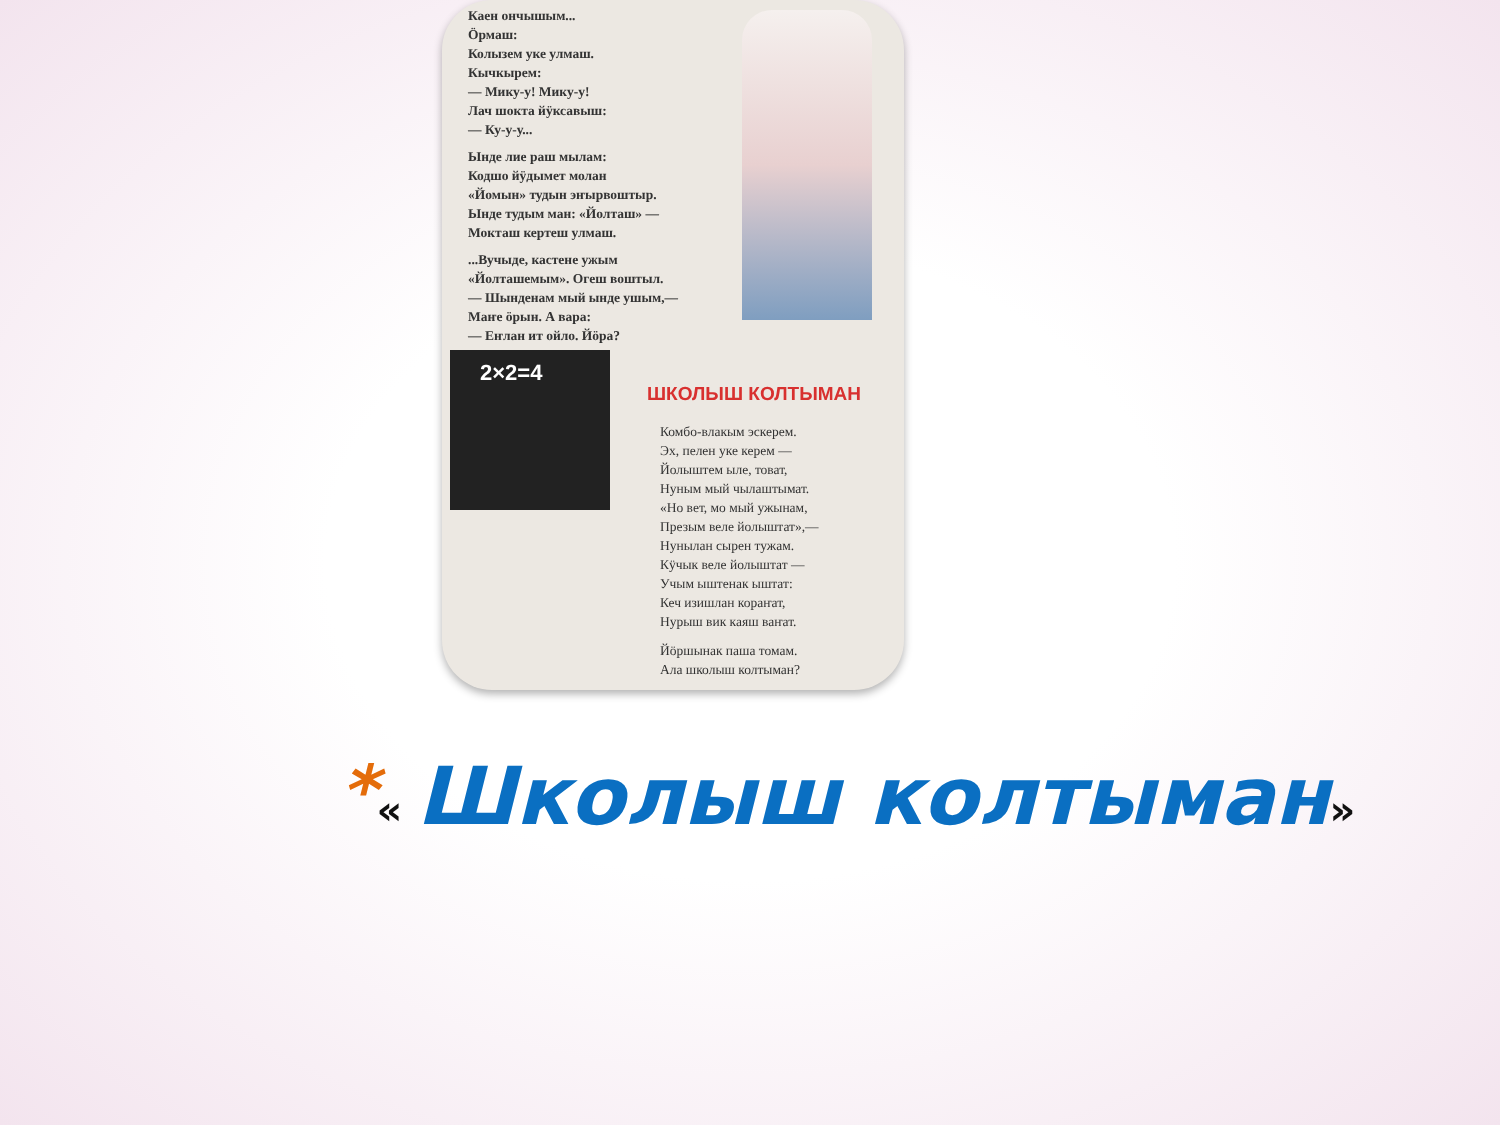Каен ончышым...
Ӧрмаш:
Колызем уке улмаш.
Кычкырем:
— Мику-у! Мику-у!
Лач шокта йӱксавыш:
— Ку-у-у...
Ынде лие раш мылам:
Кодшо йӱдымет молан
«Йомын» тудын эҥырвоштыр.
Ынде тудым ман: «Йолташ» —
Мокташ кертеш улмаш.
...Вучыде, кастене ужым
«Йолташемым». Огеш воштыл.
— Шынденам мый ынде ушым,—
Маҥе ӧрын. А вара:
— Еҥлан ит ойло. Йӧра?
2×2=4
ШКОЛЫШ КОЛТЫМАН
Комбо-влакым эскерем.
Эх, пелен уке керем —
Йолыштем ыле, товат,
Нуным мый чылаштымат.
«Но вет, мо мый ужынам,
Презым веле йолыштат»,—
Нунылан сырен тужам.
Кӱчык веле йолыштат —
Учым ыштенак ыштат:
Кеч изишлан кораҥат,
Нурыш вик каяш ваҥат.
Йӧршынак паша томам.
Ала школыш колтыман?
*« Школыш колтыман»